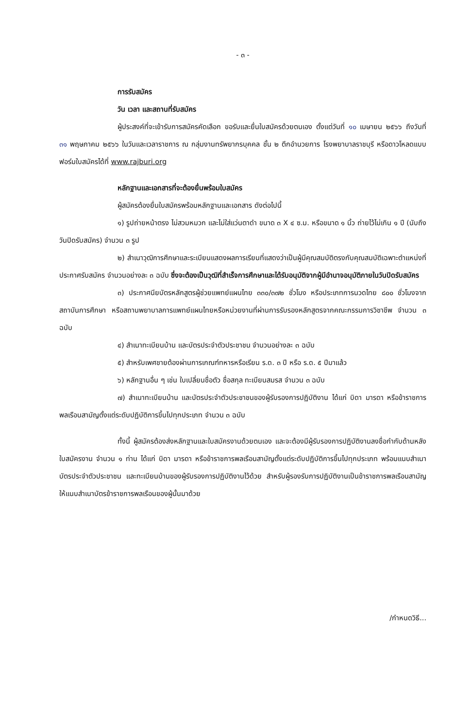- ๓ -
การรับสมัคร
วัน เวลา และสถานที่รับสมัคร
ผู้ประสงค์ที่จะเข้ารับการสมัครคัดเลือก ขอรับและยื่นใบสมัครด้วยตนเอง ตั้งแต่วันที่ ๑๐ เมษายน ๒๕๖๖ ถึงวันที่ ๓๑ พฤษภาคม ๒๕๖๖ ในวันและเวลาราชการ ณ กลุ่มงานทรัพยากรบุคคล ชั้น ๒ ตึกอำนวยการ โรงพยาบาลราชบุรี หรือดาวโหลดแบบฟอร์มใบสมัครได้ที่ www.rajburi.org
หลักฐานและเอกสารที่จะต้องยื่นพร้อมใบสมัคร
ผู้สมัครต้องยื่นใบสมัครพร้อมหลักฐานและเอกสาร ดังต่อไปนี้
๑) รูปถ่ายหน้าตรง ไม่สวมหมวก และไม่ใส่แว่นตาดำ ขนาด ๓ X ๔ ซ.ม. หรือขนาด ๑ นิ้ว ถ่ายไว้ไม่เกิน ๑ ปี (นับถึงวันปิดรับสมัคร) จำนวน ๓ รูป
๒) สำเนาวุฒิการศึกษาและระเบียนแสดงผลการเรียนที่แสดงว่าเป็นผู้มีคุณสมบัติตรงกับคุณสมบัติเฉพาะตำแหน่งที่ประกาศรับสมัคร จำนวนอย่างละ ๓ ฉบับ ซึ่งจะต้องเป็นวุฒิที่สำเร็จการศึกษาและได้รับอนุมัติจากผู้มีอำนาจอนุมัติภายในวันปิดรับสมัคร
๓) ประกาศนียบัตรหลักสูตรผู้ช่วยแพทย์แผนไทย ๓๓๐/๓๗๒ ชั่วโมง หรือประเภทการนวดไทย ๘๐๐ ชั่วโมงจากสถาบันการศึกษา หรือสถานพยาบาลการแพทย์แผนไทยหรือหน่วยงานที่ผ่านการรับรองหลักสูตรจากคณะกรรมการวิชาชีพ จำนวน ๓ ฉบับ
๔) สำเนาทะเบียนบ้าน และบัตรประจำตัวประชาชน จำนวนอย่างละ ๓ ฉบับ
๕) สำหรับเพศชายต้องผ่านการเกณฑ์ทหารหรือเรียน ร.ด. ๓ ปี หรือ ร.ด. ๕ ปีมาแล้ว
๖) หลักฐานอื่น ๆ เช่น ใบเปลี่ยนชื่อตัว ชื่อสกุล ทะเบียนสมรส จำนวน ๓ ฉบับ
๗) สำเนาทะเบียนบ้าน และบัตรประจำตัวประชาชนของผู้รับรองการปฏิบัติงาน ได้แก่ บิดา มารดา หรือข้าราชการพลเรือนสามัญตั้งแต่ระดับปฏิบัติการขึ้นไปทุกประเภท จำนวน ๓ ฉบับ
ทั้งนี้ ผู้สมัครต้องส่งหลักฐานและใบสมัครงานด้วยตนเอง และจะต้องมีผู้รับรองการปฏิบัติงานลงชื่อกำกับด้านหลังใบสมัครงาน จำนวน ๑ ท่าน ได้แก่ บิดา มารดา หรือข้าราชการพลเรือนสามัญตั้งแต่ระดับปฏิบัติการขึ้นไปทุกประเภท พร้อมแนบสำเนาบัตรประจำตัวประชาชน และทะเบียนบ้านของผู้รับรองการปฏิบัติงานไว้ด้วย สำหรับผู้รองรับการปฏิบัติงานเป็นข้าราชการพลเรือนสามัญ ให้แนบสำเนาบัตรข้าราชการพลเรือนของผู้นั้นมาด้วย
/กำหนดวิธี...